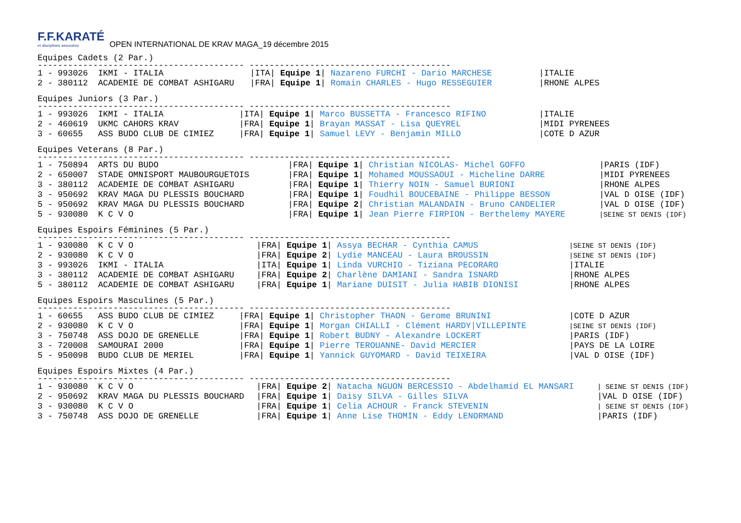F.F.KARATÉ et disciplines associées OPEN INTERNATIONAL DE KRAV MAGA_19 décembre 2015
Equipes Cadets (2 Par.)
----------------------------------------- ----------------------------------------
| 1 - 993026 IKMI - ITALIA | /ITA/ Equipe 1 / Nazareno FURCHI - Dario MARCHESE | /ITALIE |
| 2 - 380112 ACADEMIE DE COMBAT ASHIGARU | /FRA/ Equipe 1 / Romain CHARLES - Hugo RESSEGUIER | /RHONE ALPES |
Equipes Juniors (3 Par.)
----------------------------------------- ----------------------------------------
| 1 - 993026 IKMI - ITALIA | /ITA/ Equipe 1 / Marco BUSSETTA - Francesco RIFINO | /ITALIE |
| 2 - 460619 UKMC CAHORS KRAV | /FRA/ Equipe 1 / Brayan MASSAT - Lisa QUEYREL | /MIDI PYRENEES |
| 3 - 60655 ASS BUDO CLUB DE CIMIEZ | /FRA/ Equipe 1 / Samuel LEVY - Benjamin MILLO | /COTE D AZUR |
Equipes Veterans (8 Par.)
----------------------------------------- ----------------------------------------
| 1 - 750894 ARTS DU BUDO | /FRA/ Equipe 1 / Christian NICOLAS- Michel GOFFO | /PARIS (IDF) |
| 2 - 650007 STADE OMNISPORT MAUBOURGUETOIS | /FRA/ Equipe 1 / Mohamed MOUSSAOUI - Micheline DARRE | /MIDI PYRENEES |
| 3 - 380112 ACADEMIE DE COMBAT ASHIGARU | /FRA/ Equipe 1 / Thierry NOIN - Samuel BURIONI | /RHONE ALPES |
| 3 - 950692 KRAV MAGA DU PLESSIS BOUCHARD | /FRA/ Equipe 1 / Foudhil BOUCEBAINE - Philippe BESSON | /VAL D OISE (IDF) |
| 5 - 950692 KRAV MAGA DU PLESSIS BOUCHARD | /FRA/ Equipe 2 / Christian MALANDAIN - Bruno CANDELIER | /VAL D OISE (IDF) |
| 5 - 930080 K C V O | /FRA/ Equipe 1 / Jean Pierre FIRPION - Berthelemy MAYERE | /SEINE ST DENIS (IDF) |
Equipes Espoirs Féminines (5 Par.)
----------------------------------------- ----------------------------------------
| 1 - 930080 K C V O | /FRA/ Equipe 1 / Assya BECHAR - Cynthia CAMUS | /SEINE ST DENIS (IDF) |
| 2 - 930080 K C V O | /FRA/ Equipe 2 / Lydie MANCEAU - Laura BROUSSIN | /SEINE ST DENIS (IDF) |
| 3 - 993026 IKMI - ITALIA | /ITA/ Equipe 1 / Linda VURCHIO - Tiziana PECORARO | /ITALIE |
| 3 - 380112 ACADEMIE DE COMBAT ASHIGARU | /FRA/ Equipe 2 / Charlène DAMIANI - Sandra ISNARD | /RHONE ALPES |
| 5 - 380112 ACADEMIE DE COMBAT ASHIGARU | /FRA/ Equipe 1 / Mariane DUISIT - Julia HABIB DIONISI | /RHONE ALPES |
Equipes Espoirs Masculines (5 Par.)
----------------------------------------- ----------------------------------------
| 1 - 60655 ASS BUDO CLUB DE CIMIEZ | /FRA/ Equipe 1 / Christopher THAON - Gerome BRUNINI | /COTE D AZUR |
| 2 - 930080 K C V O | /FRA/ Equipe 1 / Morgan CHIALLI - Clément HARDY/VILLEPINTE | /SEINE ST DENIS (IDF) |
| 3 - 750748 ASS DOJO DE GRENELLE | /FRA/ Equipe 1 / Robert BUDNY - Alexandre LOCKERT | /PARIS (IDF) |
| 3 - 720008 SAMOURAI 2000 | /FRA/ Equipe 1 / Pierre TEROUANNE- David MERCIER | /PAYS DE LA LOIRE |
| 5 - 950098 BUDO CLUB DE MERIEL | /FRA/ Equipe 1 / Yannick GUYOMARD - David TEIXEIRA | /VAL D OISE (IDF) |
Equipes Espoirs Mixtes (4 Par.)
----------------------------------------- ----------------------------------------
| 1 - 930080 K C V O | /FRA/ Equipe 2 / Natacha NGUON BERCESSIO - Abdelhamid EL MANSARI | / SEINE ST DENIS (IDF) |
| 2 - 950692 KRAV MAGA DU PLESSIS BOUCHARD | /FRA/ Equipe 1 / Daisy SILVA - Gilles SILVA | /VAL D OISE (IDF) |
| 3 - 930080 K C V O | /FRA/ Equipe 1 / Celia ACHOUR - Franck STEVENIN | / SEINE ST DENIS (IDF) |
| 3 - 750748 ASS DOJO DE GRENELLE | /FRA/ Equipe 1 / Anne Lise THOMIN - Eddy LENORMAND | /PARIS (IDF) |